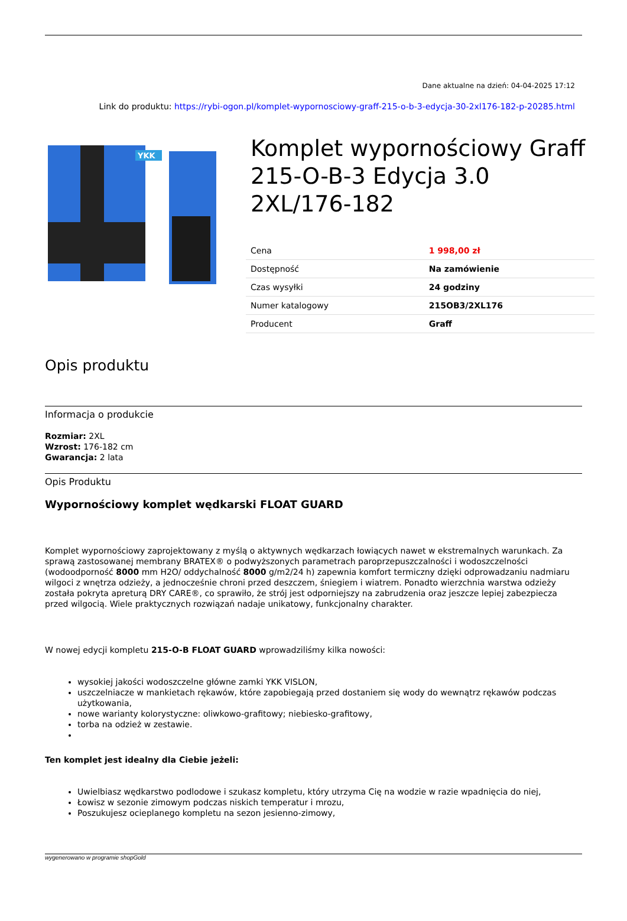Dane aktualne na dzień: 04-04-2025 17:12
Link do produktu: https://rybi-ogon.pl/komplet-wypornosciowy-graff-215-o-b-3-edycja-30-2xl176-182-p-20285.html
YKK
Komplet wypornościowy Graff 215-O-B-3 Edycja 3.0 2XL/176-182
| Cena | 1 998,00 zł |
| Dostępność | Na zamówienie |
| Czas wysyłki | 24 godziny |
| Numer katalogowy | 215OB3/2XL176 |
| Producent | Graff |
Opis produktu
Informacja o produkcie
Rozmiar: 2XL
Wzrost: 176-182 cm
Gwarancja: 2 lata
Opis Produktu
Wypornościowy komplet wędkarski FLOAT GUARD
Komplet wypornościowy zaprojektowany z myślą o aktywnych wędkarzach łowiących nawet w ekstremalnych warunkach. Za sprawą zastosowanej membrany BRATEX® o podwyższonych parametrach paroprzepuszczalności i wodoszczelności (wodoodporność 8000 mm H2O/ oddychalność 8000 g/m2/24 h) zapewnia komfort termiczny dzięki odprowadzaniu nadmiaru wilgoci z wnętrza odzieży, a jednocześnie chroni przed deszczem, śniegiem i wiatrem. Ponadto wierzchnia warstwa odzieży została pokryta apreturą DRY CARE®, co sprawiło, że strój jest odporniejszy na zabrudzenia oraz jeszcze lepiej zabezpiecza przed wilgocią. Wiele praktycznych rozwiązań nadaje unikatowy, funkcjonalny charakter.
W nowej edycji kompletu 215-O-B FLOAT GUARD wprowadziliśmy kilka nowości:
wysokiej jakości wodoszczelne główne zamki YKK VISLON,
uszczelniacze w mankietach rękawów, które zapobiegają przed dostaniem się wody do wewnątrz rękawów podczas użytkowania,
nowe warianty kolorystyczne: oliwkowo-grafitowy; niebiesko-grafitowy,
torba na odzież w zestawie.
Ten komplet jest idealny dla Ciebie jeżeli:
Uwielbiasz wędkarstwo podlodowe i szukasz kompletu, który utrzyma Cię na wodzie w razie wpadnięcia do niej,
Łowisz w sezonie zimowym podczas niskich temperatur i mrozu,
Poszukujesz ocieplanego kompletu na sezon jesienno-zimowy,
wygenerowano w programie shopGold